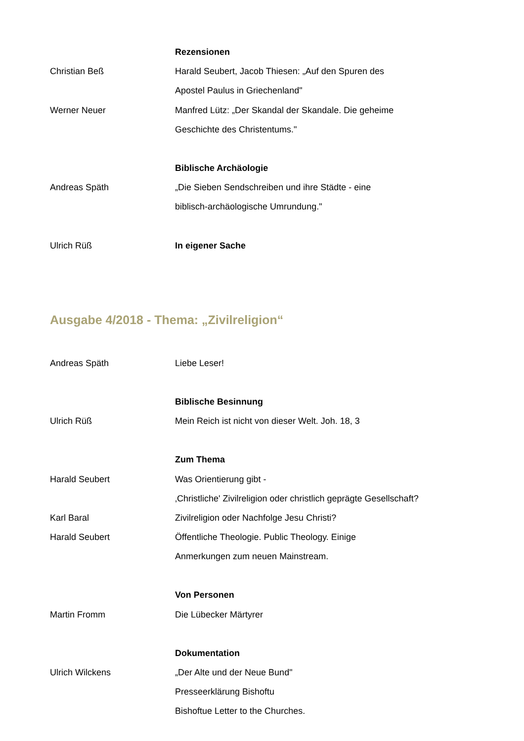Rezensionen
Christian Beß
Harald Seubert, Jacob Thiesen: „Auf den Spuren des
Apostel Paulus in Griechenland"
Werner Neuer
Manfred Lütz: „Der Skandal der Skandale. Die geheime
Geschichte des Christentums."
Biblische Archäologie
Andreas Späth
„Die Sieben Sendschreiben und ihre Städte - eine
biblisch-archäologische Umrundung."
Ulrich Rüß In eigener Sache
Ausgabe 4/2018 - Thema: „Zivilreligion“
Andreas Späth Liebe Leser!
Biblische Besinnung
Ulrich Rüß
Mein Reich ist nicht von dieser Welt. Joh. 18, 3
Zum Thema
Harald Seubert Was Orientierung gibt -
‚Christliche' Zivilreligion oder christlich geprägte Gesellschaft?
Karl Baral
Zivilreligion oder Nachfolge Jesu Christi?
Harald Seubert
Öffentliche Theologie. Public Theology. Einige
Anmerkungen zum neuen Mainstream.
Von Personen
Martin Fromm Die Lübecker Märtyrer
Dokumentation
Ulrich Wilckens „Der Alte und der Neue Bund"
Presseerklärung Bishoftu
Bishoftue Letter to the Churches.